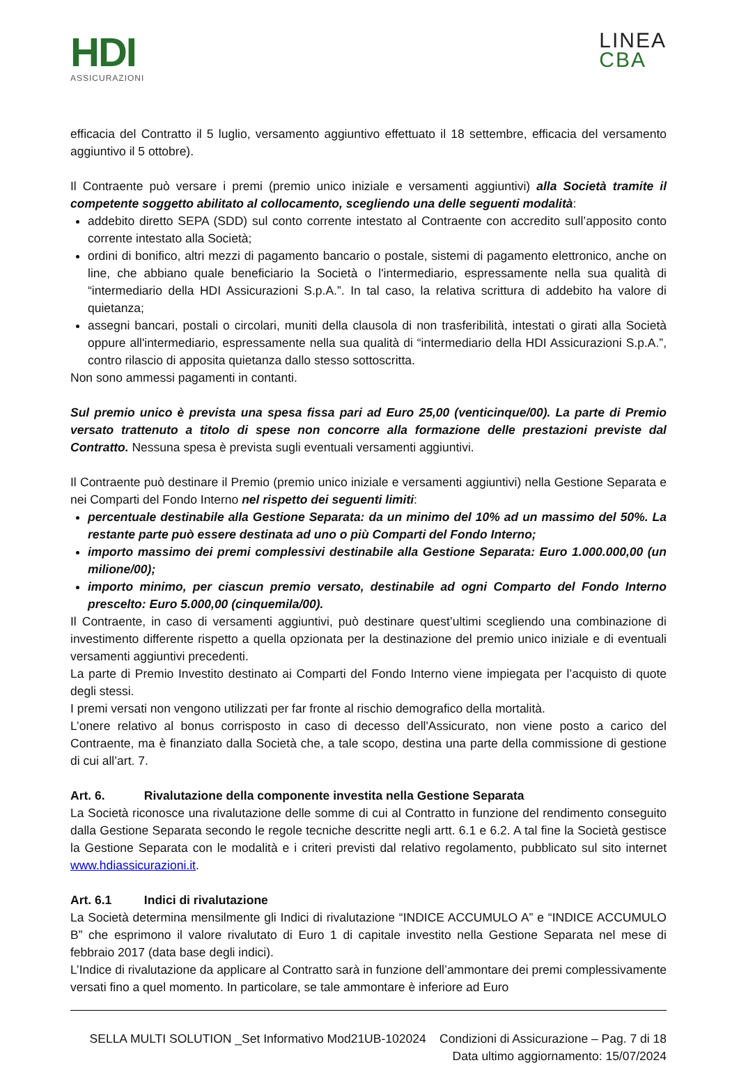HDI
ASSICURAZIONI
LINEA
CBA
efficacia del Contratto il 5 luglio, versamento aggiuntivo effettuato il 18 settembre, efficacia del versamento aggiuntivo il 5 ottobre).
Il Contraente può versare i premi (premio unico iniziale e versamenti aggiuntivi) alla Società tramite il competente soggetto abilitato al collocamento, scegliendo una delle seguenti modalità:
addebito diretto SEPA (SDD) sul conto corrente intestato al Contraente con accredito sull’apposito conto corrente intestato alla Società;
ordini di bonifico, altri mezzi di pagamento bancario o postale, sistemi di pagamento elettronico, anche on line, che abbiano quale beneficiario la Società o l'intermediario, espressamente nella sua qualità di “intermediario della HDI Assicurazioni S.p.A.”. In tal caso, la relativa scrittura di addebito ha valore di quietanza;
assegni bancari, postali o circolari, muniti della clausola di non trasferibilità, intestati o girati alla Società oppure all'intermediario, espressamente nella sua qualità di “intermediario della HDI Assicurazioni S.p.A.”, contro rilascio di apposita quietanza dallo stesso sottoscritta.
Non sono ammessi pagamenti in contanti.
Sul premio unico è prevista una spesa fissa pari ad Euro 25,00 (venticinque/00). La parte di Premio versato trattenuto a titolo di spese non concorre alla formazione delle prestazioni previste dal Contratto. Nessuna spesa è prevista sugli eventuali versamenti aggiuntivi.
Il Contraente può destinare il Premio (premio unico iniziale e versamenti aggiuntivi) nella Gestione Separata e nei Comparti del Fondo Interno nel rispetto dei seguenti limiti:
percentuale destinabile alla Gestione Separata: da un minimo del 10% ad un massimo del 50%. La restante parte può essere destinata ad uno o più Comparti del Fondo Interno;
importo massimo dei premi complessivi destinabile alla Gestione Separata: Euro 1.000.000,00 (un milione/00);
importo minimo, per ciascun premio versato, destinabile ad ogni Comparto del Fondo Interno prescelto: Euro 5.000,00 (cinquemila/00).
Il Contraente, in caso di versamenti aggiuntivi, può destinare quest’ultimi scegliendo una combinazione di investimento differente rispetto a quella opzionata per la destinazione del premio unico iniziale e di eventuali versamenti aggiuntivi precedenti.
La parte di Premio Investito destinato ai Comparti del Fondo Interno viene impiegata per l’acquisto di quote degli stessi.
I premi versati non vengono utilizzati per far fronte al rischio demografico della mortalità.
L’onere relativo al bonus corrisposto in caso di decesso dell'Assicurato, non viene posto a carico del Contraente, ma è finanziato dalla Società che, a tale scopo, destina una parte della commissione di gestione di cui all’art. 7.
Art. 6. Rivalutazione della componente investita nella Gestione Separata
La Società riconosce una rivalutazione delle somme di cui al Contratto in funzione del rendimento conseguito dalla Gestione Separata secondo le regole tecniche descritte negli artt. 6.1 e 6.2. A tal fine la Società gestisce la Gestione Separata con le modalità e i criteri previsti dal relativo regolamento, pubblicato sul sito internet www.hdiassicurazioni.it.
Art. 6.1 Indici di rivalutazione
La Società determina mensilmente gli Indici di rivalutazione “INDICE ACCUMULO A” e “INDICE ACCUMULO B” che esprimono il valore rivalutato di Euro 1 di capitale investito nella Gestione Separata nel mese di febbraio 2017 (data base degli indici).
L’Indice di rivalutazione da applicare al Contratto sarà in funzione dell’ammontare dei premi complessivamente versati fino a quel momento. In particolare, se tale ammontare è inferiore ad Euro
SELLA MULTI SOLUTION _Set Informativo Mod21UB-102024 Condizioni di Assicurazione – Pag. 7 di 18
Data ultimo aggiornamento: 15/07/2024